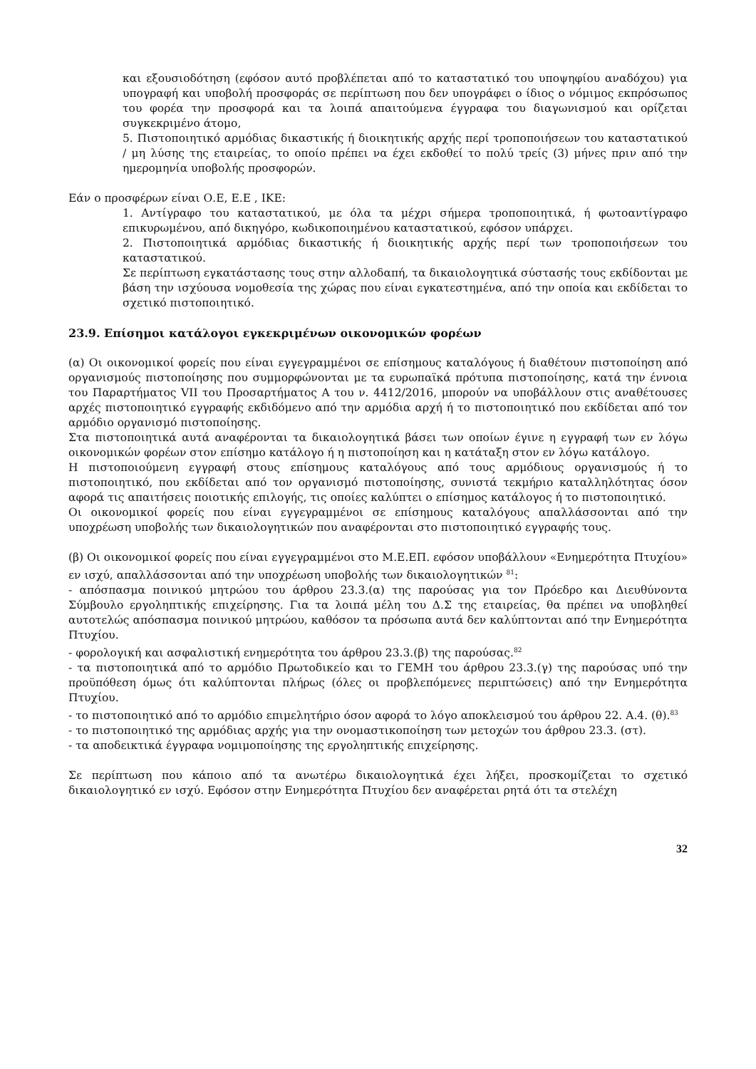και εξουσιοδότηση (εφόσον αυτό προβλέπεται από το καταστατικό του υποψηφίου αναδόχου) για υπογραφή και υποβολή προσφοράς σε περίπτωση που δεν υπογράφει ο ίδιος ο νόμιμος εκπρόσωπος του φορέα την προσφορά και τα λοιπά απαιτούμενα έγγραφα του διαγωνισμού και ορίζεται συγκεκριμένο άτομο,
5. Πιστοποιητικό αρμόδιας δικαστικής ή διοικητικής αρχής περί τροποποιήσεων του καταστατικού / μη λύσης της εταιρείας, το οποίο πρέπει να έχει εκδοθεί το πολύ τρείς (3) μήνες πριν από την ημερομηνία υποβολής προσφορών.
Εάν ο προσφέρων είναι Ο.Ε, Ε.Ε , ΙΚΕ:
1. Αντίγραφο του καταστατικού, με όλα τα μέχρι σήμερα τροποποιητικά, ή φωτοαντίγραφο επικυρωμένου, από δικηγόρο, κωδικοποιημένου καταστατικού, εφόσον υπάρχει.
2. Πιστοποιητικά αρμόδιας δικαστικής ή διοικητικής αρχής περί των τροποποιήσεων του καταστατικού.
Σε περίπτωση εγκατάστασης τους στην αλλοδαπή, τα δικαιολογητικά σύστασής τους εκδίδονται με βάση την ισχύουσα νομοθεσία της χώρας που είναι εγκατεστημένα, από την οποία και εκδίδεται το σχετικό πιστοποιητικό.
23.9. Επίσημοι κατάλογοι εγκεκριμένων οικονομικών φορέων
(α) Οι οικονομικοί φορείς που είναι εγγεγραμμένοι σε επίσημους καταλόγους ή διαθέτουν πιστοποίηση από οργανισμούς πιστοποίησης που συμμορφώνονται με τα ευρωπαϊκά πρότυπα πιστοποίησης, κατά την έννοια του Παραρτήματος VII του Προσαρτήματος Α του ν. 4412/2016, μπορούν να υποβάλλουν στις αναθέτουσες αρχές πιστοποιητικό εγγραφής εκδιδόμενο από την αρμόδια αρχή ή το πιστοποιητικό που εκδίδεται από τον αρμόδιο οργανισμό πιστοποίησης.
Στα πιστοποιητικά αυτά αναφέρονται τα δικαιολογητικά βάσει των οποίων έγινε η εγγραφή των εν λόγω οικονομικών φορέων στον επίσημο κατάλογο ή η πιστοποίηση και η κατάταξη στον εν λόγω κατάλογο.
Η πιστοποιούμενη εγγραφή στους επίσημους καταλόγους από τους αρμόδιους οργανισμούς ή το πιστοποιητικό, που εκδίδεται από τον οργανισμό πιστοποίησης, συνιστά τεκμήριο καταλληλότητας όσον αφορά τις απαιτήσεις ποιοτικής επιλογής, τις οποίες καλύπτει ο επίσημος κατάλογος ή το πιστοποιητικό.
Οι οικονομικοί φορείς που είναι εγγεγραμμένοι σε επίσημους καταλόγους απαλλάσσονται από την υποχρέωση υποβολής των δικαιολογητικών που αναφέρονται στο πιστοποιητικό εγγραφής τους.
(β) Οι οικονομικοί φορείς που είναι εγγεγραμμένοι στο Μ.Ε.ΕΠ. εφόσον υποβάλλουν «Ενημερότητα Πτυχίου» εν ισχύ, απαλλάσσονται από την υποχρέωση υποβολής των δικαιολογητικών <sup>81</sup>:
- απόσπασμα ποινικού μητρώου του άρθρου 23.3.(α) της παρούσας για τον Πρόεδρο και Διευθύνοντα Σύμβουλο εργοληπτικής επιχείρησης. Για τα λοιπά μέλη του Δ.Σ της εταιρείας, θα πρέπει να υποβληθεί αυτοτελώς απόσπασμα ποινικού μητρώου, καθόσον τα πρόσωπα αυτά δεν καλύπτονται από την Ενημερότητα Πτυχίου.
- φορολογική και ασφαλιστική ενημερότητα του άρθρου 23.3.(β) της παρούσας.<sup>82</sup>
- τα πιστοποιητικά από το αρμόδιο Πρωτοδικείο και το ΓΕΜΗ του άρθρου 23.3.(γ) της παρούσας υπό την προϋπόθεση όμως ότι καλύπτονται πλήρως (όλες οι προβλεπόμενες περιπτώσεις) από την Ενημερότητα Πτυχίου.
- το πιστοποιητικό από το αρμόδιο επιμελητήριο όσον αφορά το λόγο αποκλεισμού του άρθρου 22. Α.4. (θ).<sup>83</sup>
- το πιστοποιητικό της αρμόδιας αρχής για την ονομαστικοποίηση των μετοχών του άρθρου 23.3. (στ).
- τα αποδεικτικά έγγραφα νομιμοποίησης της εργοληπτικής επιχείρησης.
Σε περίπτωση που κάποιο από τα ανωτέρω δικαιολογητικά έχει λήξει, προσκομίζεται το σχετικό δικαιολογητικό εν ισχύ. Εφόσον στην Ενημερότητα Πτυχίου δεν αναφέρεται ρητά ότι τα στελέχη
32